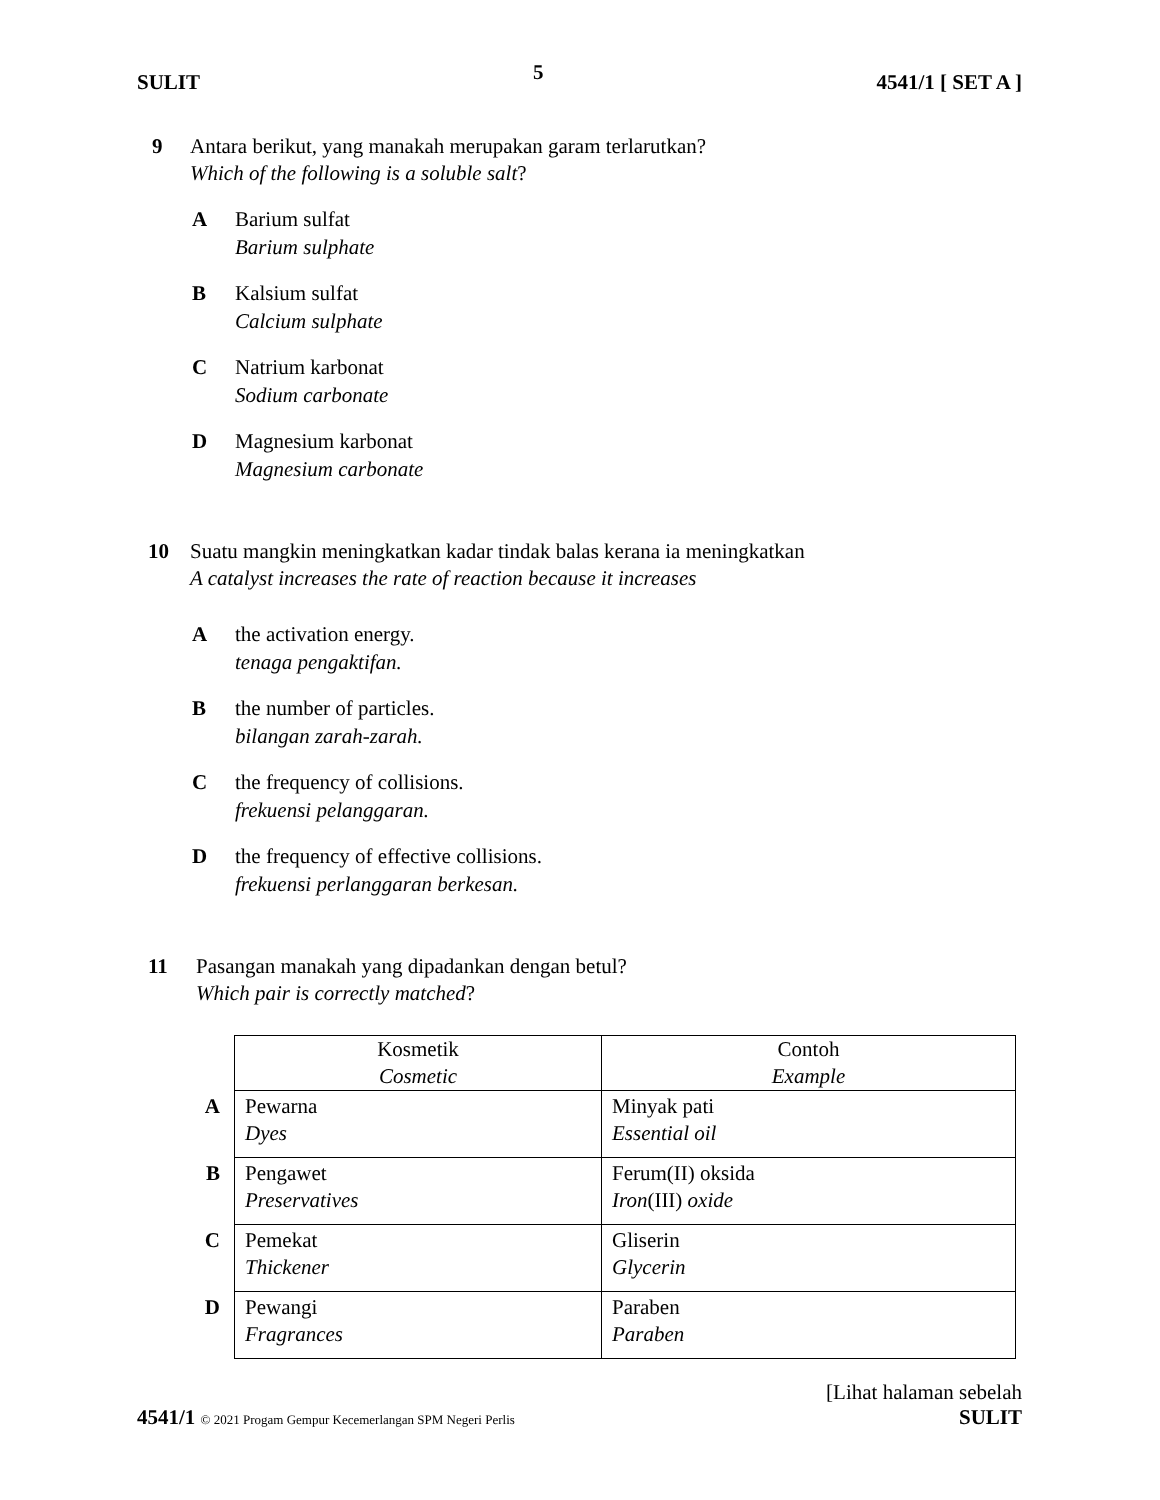SULIT 5 4541/1 [ SET A ]
9 Antara berikut, yang manakah merupakan garam terlarutkan?
Which of the following is a soluble salt?
A Barium sulfat
Barium sulphate
B Kalsium sulfat
Calcium sulphate
C Natrium karbonat
Sodium carbonate
D Magnesium karbonat
Magnesium carbonate
10 Suatu mangkin meningkatkan kadar tindak balas kerana ia meningkatkan
A catalyst increases the rate of reaction because it increases
A the activation energy.
tenaga pengaktifan.
B the number of particles.
bilangan zarah-zarah.
C the frequency of collisions.
frekuensi pelanggaran.
D the frequency of effective collisions.
frekuensi perlanggaran berkesan.
11 Pasangan manakah yang dipadankan dengan betul?
Which pair is correctly matched?
| | Kosmetik Cosmetic | Contoh Example |
| A | Pewarna Dyes | Minyak pati Essential oil |
| B | Pengawet Preservatives | Ferum(II) oksida Iron (III) oxide |
| C | Pemekat Thickener | Gliserin Glycerin |
| D | Pewangi Fragrances | Paraben Paraben |
[Lihat halaman sebelah
4541/1 © 2021 Progam Gempur Kecemerlangan SPM Negeri Perlis SULIT